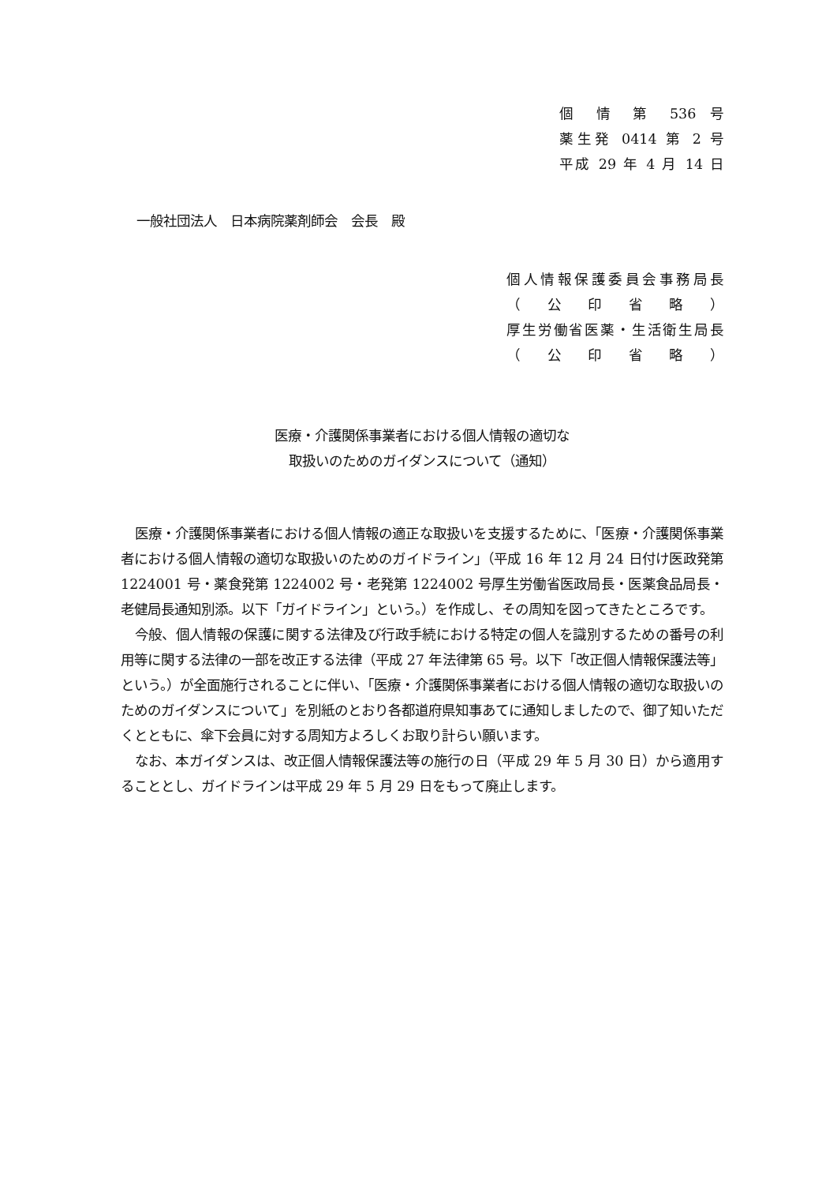個 情 第 536 号
薬生発 0414 第 2 号
平成 29 年 4 月 14 日
一般社団法人　日本病院薬剤師会　会長　殿
個人情報保護委員会事務局長
（ 公 印 省 略 ）
厚生労働省医薬・生活衛生局長
（ 公 印 省 略 ）
医療・介護関係事業者における個人情報の適切な
取扱いのためのガイダンスについて（通知）
医療・介護関係事業者における個人情報の適正な取扱いを支援するために、「医療・介護関係事業者における個人情報の適切な取扱いのためのガイドライン」（平成 16 年 12 月 24 日付け医政発第 1224001 号・薬食発第 1224002 号・老発第 1224002 号厚生労働省医政局長・医薬食品局長・老健局長通知別添。以下「ガイドライン」という。）を作成し、その周知を図ってきたところです。
今般、個人情報の保護に関する法律及び行政手続における特定の個人を識別するための番号の利用等に関する法律の一部を改正する法律（平成 27 年法律第 65 号。以下「改正個人情報保護法等」という。）が全面施行されることに伴い、「医療・介護関係事業者における個人情報の適切な取扱いのためのガイダンスについて」を別紙のとおり各都道府県知事あてに通知しましたので、御了知いただくとともに、傘下会員に対する周知方よろしくお取り計らい願います。
なお、本ガイダンスは、改正個人情報保護法等の施行の日（平成 29 年 5 月 30 日）から適用することとし、ガイドラインは平成 29 年 5 月 29 日をもって廃止します。